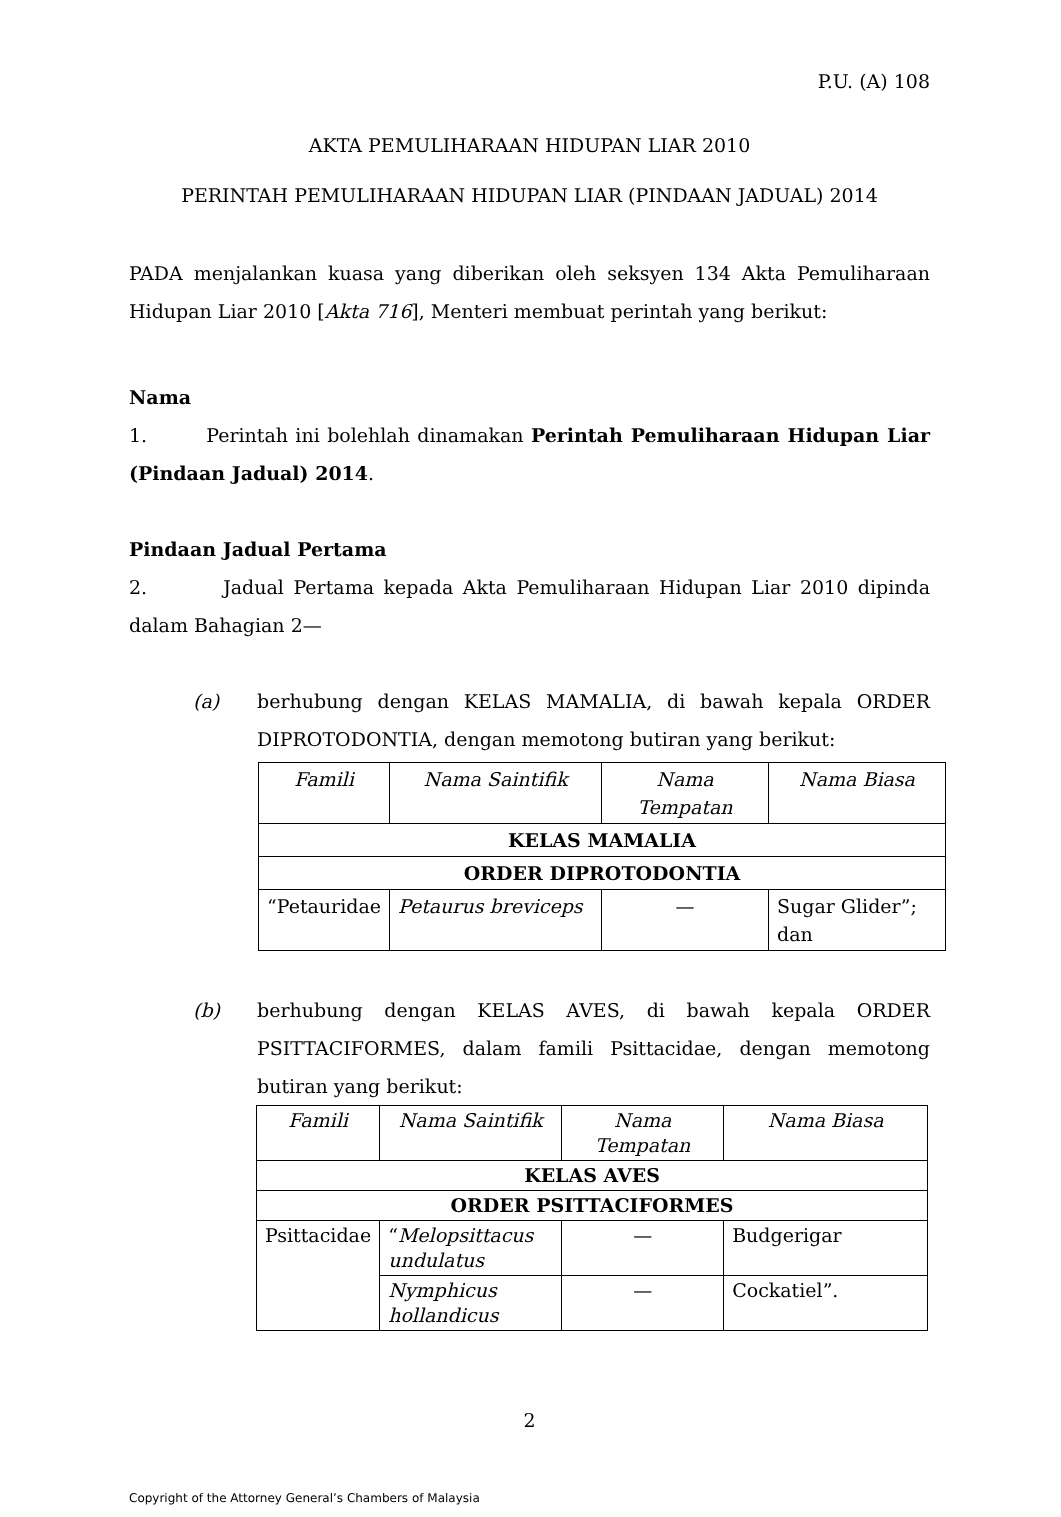P.U. (A) 108
AKTA PEMULIHARAAN HIDUPAN LIAR 2010
PERINTAH PEMULIHARAAN HIDUPAN LIAR (PINDAAN JADUAL) 2014
PADA menjalankan kuasa yang diberikan oleh seksyen 134 Akta Pemuliharaan Hidupan Liar 2010 [Akta 716], Menteri membuat perintah yang berikut:
Nama
1. Perintah ini bolehlah dinamakan Perintah Pemuliharaan Hidupan Liar (Pindaan Jadual) 2014.
Pindaan Jadual Pertama
2. Jadual Pertama kepada Akta Pemuliharaan Hidupan Liar 2010 dipinda dalam Bahagian 2—
(a) berhubung dengan KELAS MAMALIA, di bawah kepala ORDER DIPROTODONTIA, dengan memotong butiran yang berikut:
| Famili | Nama Saintifik | Nama Tempatan | Nama Biasa |
| --- | --- | --- | --- |
| KELAS MAMALIA | | | |
| ORDER DIPROTODONTIA | | | |
| “Petauridae | Petaurus breviceps | — | Sugar Glider”; dan |
(b) berhubung dengan KELAS AVES, di bawah kepala ORDER PSITTACIFORMES, dalam famili Psittacidae, dengan memotong butiran yang berikut:
| Famili | Nama Saintifik | Nama Tempatan | Nama Biasa |
| --- | --- | --- | --- |
| KELAS AVES | | | |
| ORDER PSITTACIFORMES | | | |
| Psittacidae | “ Melopsittacus undulatus | — | Budgerigar |
| | Nymphicus hollandicus | — | Cockatiel”. |
2
Copyright of the Attorney General’s Chambers of Malaysia